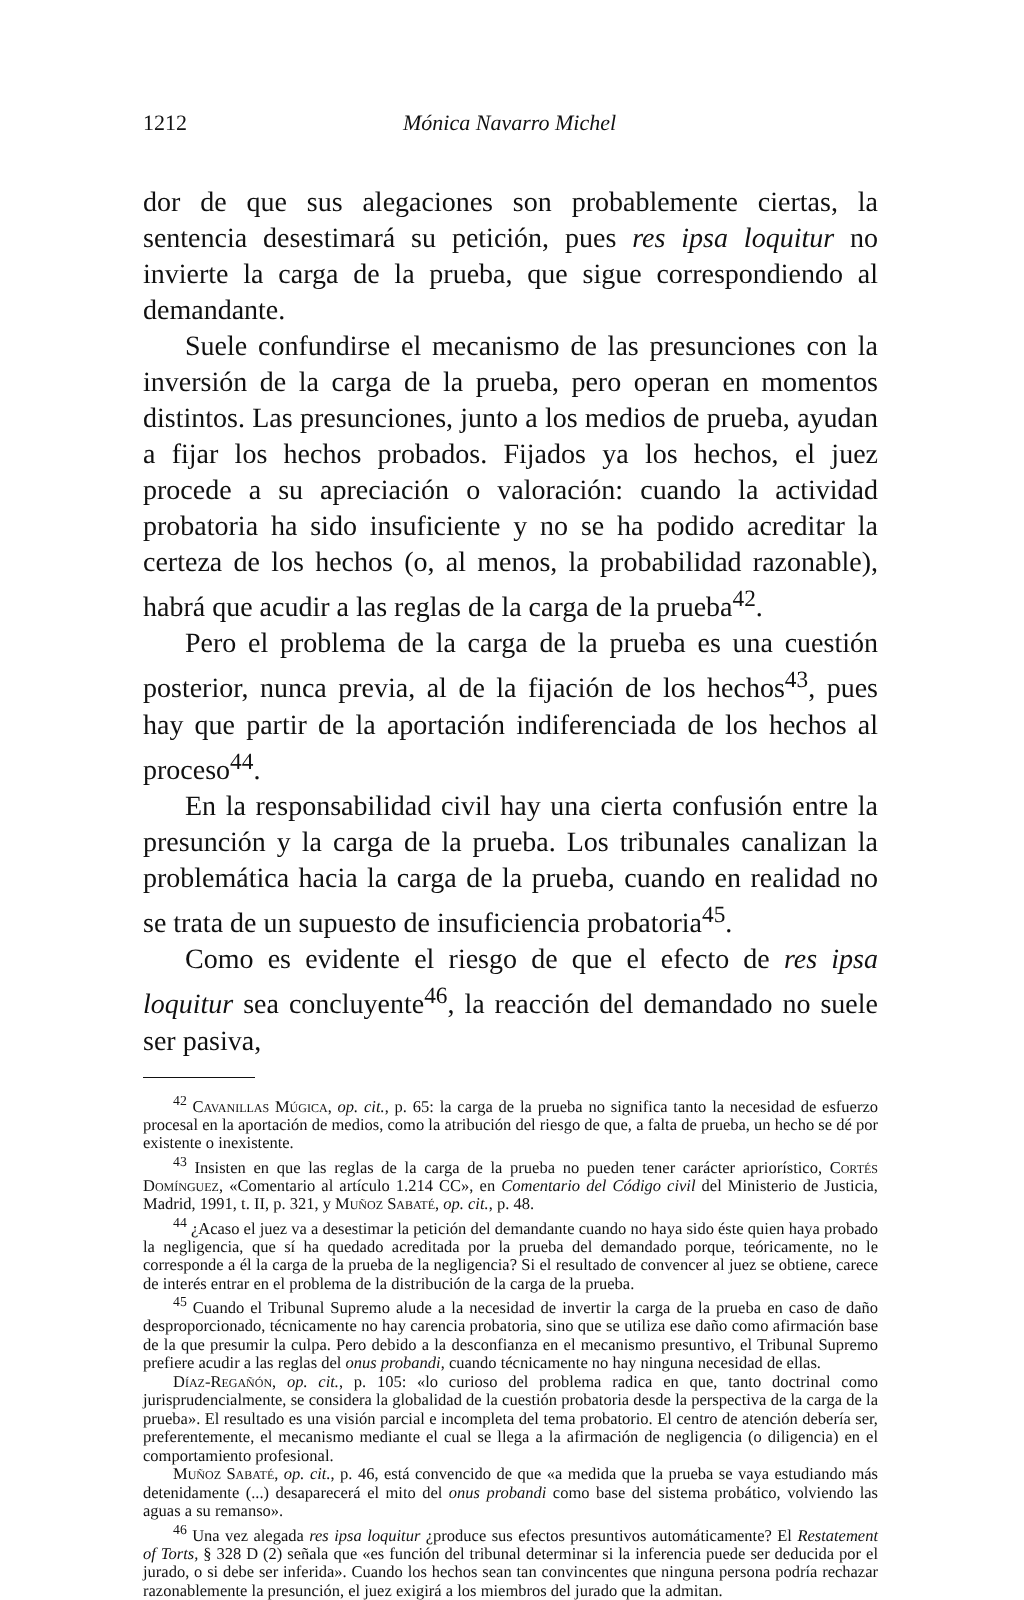1212 Mónica Navarro Michel
dor de que sus alegaciones son probablemente ciertas, la sentencia desestimará su petición, pues res ipsa loquitur no invierte la carga de la prueba, que sigue correspondiendo al demandante.
Suele confundirse el mecanismo de las presunciones con la inversión de la carga de la prueba, pero operan en momentos distintos. Las presunciones, junto a los medios de prueba, ayudan a fijar los hechos probados. Fijados ya los hechos, el juez procede a su apreciación o valoración: cuando la actividad probatoria ha sido insuficiente y no se ha podido acreditar la certeza de los hechos (o, al menos, la probabilidad razonable), habrá que acudir a las reglas de la carga de la prueba<sup>42</sup>.
Pero el problema de la carga de la prueba es una cuestión posterior, nunca previa, al de la fijación de los hechos<sup>43</sup>, pues hay que partir de la aportación indiferenciada de los hechos al proceso<sup>44</sup>.
En la responsabilidad civil hay una cierta confusión entre la presunción y la carga de la prueba. Los tribunales canalizan la problemática hacia la carga de la prueba, cuando en realidad no se trata de un supuesto de insuficiencia probatoria<sup>45</sup>.
Como es evidente el riesgo de que el efecto de res ipsa loquitur sea concluyente<sup>46</sup>, la reacción del demandado no suele ser pasiva,
<sup>42</sup> Cavanillas Múgica, op. cit., p. 65: la carga de la prueba no significa tanto la necesidad de esfuerzo procesal en la aportación de medios, como la atribución del riesgo de que, a falta de prueba, un hecho se dé por existente o inexistente.
<sup>43</sup> Insisten en que las reglas de la carga de la prueba no pueden tener carácter apriorístico, Cortés Domínguez, «Comentario al artículo 1.214 CC», en Comentario del Código civil del Ministerio de Justicia, Madrid, 1991, t. II, p. 321, y Muñoz Sabaté, op. cit., p. 48.
<sup>44</sup> ¿Acaso el juez va a desestimar la petición del demandante cuando no haya sido éste quien haya probado la negligencia, que sí ha quedado acreditada por la prueba del demandado porque, teóricamente, no le corresponde a él la carga de la prueba de la negligencia? Si el resultado de convencer al juez se obtiene, carece de interés entrar en el problema de la distribución de la carga de la prueba.
<sup>45</sup> Cuando el Tribunal Supremo alude a la necesidad de invertir la carga de la prueba en caso de daño desproporcionado, técnicamente no hay carencia probatoria, sino que se utiliza ese daño como afirmación base de la que presumir la culpa. Pero debido a la desconfianza en el mecanismo presuntivo, el Tribunal Supremo prefiere acudir a las reglas del onus probandi, cuando técnicamente no hay ninguna necesidad de ellas.
Díaz-Regañón, op. cit., p. 105: «lo curioso del problema radica en que, tanto doctrinal como jurisprudencialmente, se considera la globalidad de la cuestión probatoria desde la perspectiva de la carga de la prueba». El resultado es una visión parcial e incompleta del tema probatorio. El centro de atención debería ser, preferentemente, el mecanismo mediante el cual se llega a la afirmación de negligencia (o diligencia) en el comportamiento profesional.
Muñoz Sabaté, op. cit., p. 46, está convencido de que «a medida que la prueba se vaya estudiando más detenidamente (...) desaparecerá el mito del onus probandi como base del sistema probático, volviendo las aguas a su remanso».
<sup>46</sup> Una vez alegada res ipsa loquitur ¿produce sus efectos presuntivos automáticamente? El Restatement of Torts, § 328 D (2) señala que «es función del tribunal determinar si la inferencia puede ser deducida por el jurado, o si debe ser inferida». Cuando los hechos sean tan convincentes que ninguna persona podría rechazar razonablemente la presunción, el juez exigirá a los miembros del jurado que la admitan.